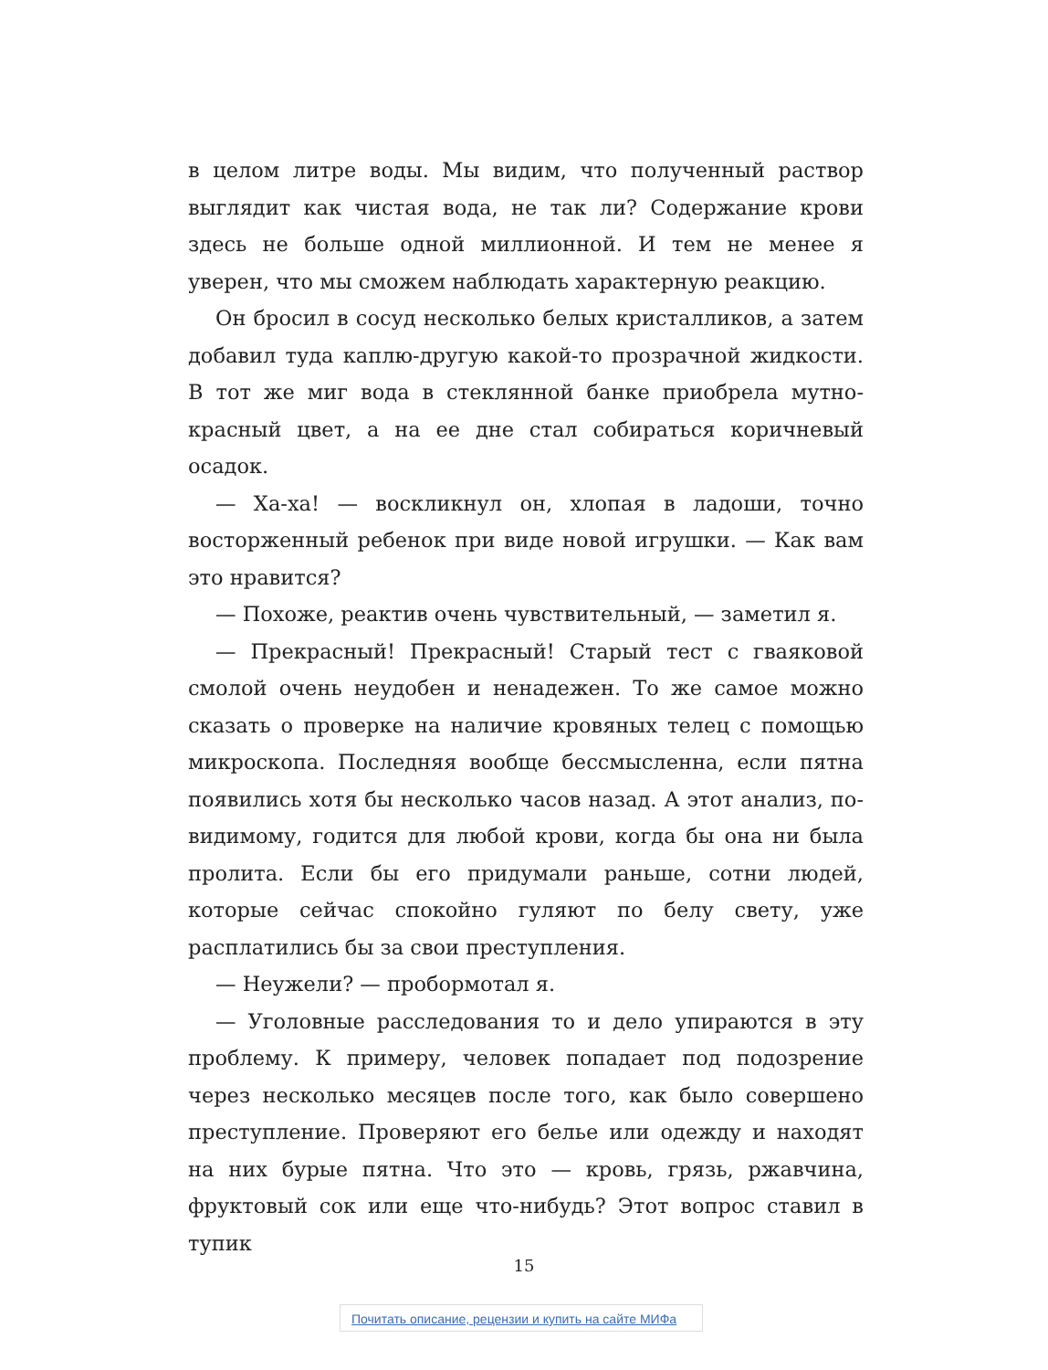в целом литре воды. Мы видим, что полученный раствор выглядит как чистая вода, не так ли? Содержание крови здесь не больше одной миллионной. И тем не менее я уверен, что мы сможем наблюдать характерную реакцию.
Он бросил в сосуд несколько белых кристалликов, а затем добавил туда каплю-другую какой-то прозрачной жидкости. В тот же миг вода в стеклянной банке приобрела мутно-красный цвет, а на ее дне стал собираться коричневый осадок.
— Ха-ха! — воскликнул он, хлопая в ладоши, точно восторженный ребенок при виде новой игрушки. — Как вам это нравится?
— Похоже, реактив очень чувствительный, — заметил я.
— Прекрасный! Прекрасный! Старый тест с гваяковой смолой очень неудобен и ненадежен. То же самое можно сказать о проверке на наличие кровяных телец с помощью микроскопа. Последняя вообще бессмысленна, если пятна появились хотя бы несколько часов назад. А этот анализ, по-видимому, годится для любой крови, когда бы она ни была пролита. Если бы его придумали раньше, сотни людей, которые сейчас спокойно гуляют по белу свету, уже расплатились бы за свои преступления.
— Неужели? — пробормотал я.
— Уголовные расследования то и дело упираются в эту проблему. К примеру, человек попадает под подозрение через несколько месяцев после того, как было совершено преступление. Проверяют его белье или одежду и находят на них бурые пятна. Что это — кровь, грязь, ржавчина, фруктовый сок или еще что-нибудь? Этот вопрос ставил в тупик
15
Почитать описание, рецензии и купить на сайте МИФа